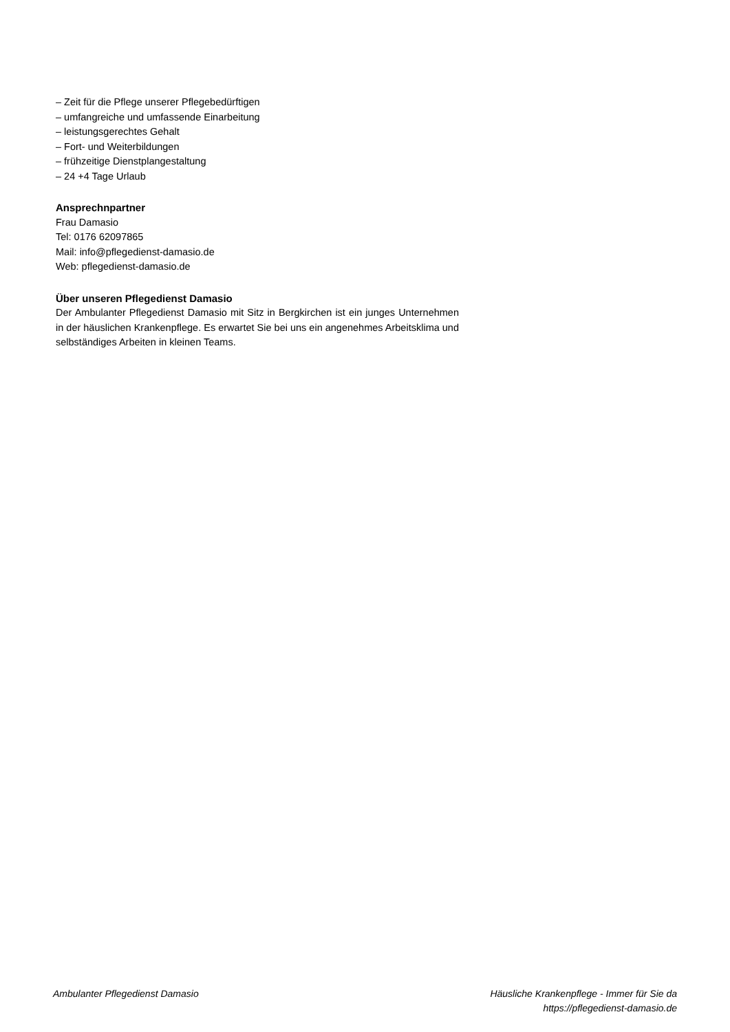– Zeit für die Pflege unserer Pflegebedürftigen
– umfangreiche und umfassende Einarbeitung
– leistungsgerechtes Gehalt
– Fort- und Weiterbildungen
– frühzeitige Dienstplangestaltung
– 24 +4 Tage Urlaub
Ansprechnpartner
Frau Damasio
Tel: 0176 62097865
Mail: info@pflegedienst-damasio.de
Web: pflegedienst-damasio.de
Über unseren Pflegedienst Damasio
Der Ambulanter Pflegedienst Damasio mit Sitz in Bergkirchen ist ein junges Unternehmen in der häuslichen Krankenpflege. Es erwartet Sie bei uns ein angenehmes Arbeitsklima und selbständiges Arbeiten in kleinen Teams.
Ambulanter Pflegedienst Damasio
Häusliche Krankenpflege - Immer für Sie da
https://pflegedienst-damasio.de